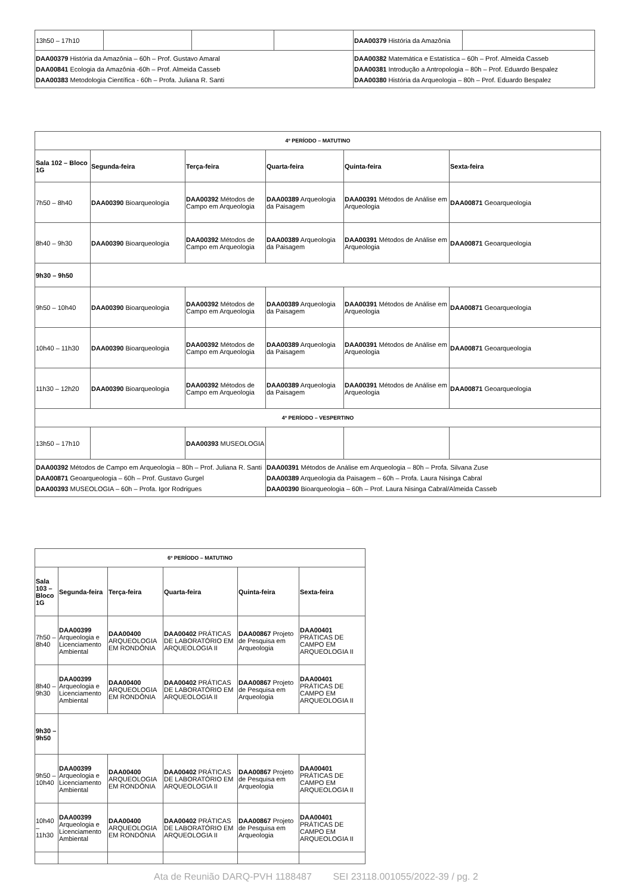| 13h50 – 17h10 | | | | DAA00379 História da Amazônia | |
| DAA00379 História da Amazônia – 60h – Prof. Gustavo Amaral DAA00841 Ecologia da Amazônia -60h – Prof. Almeida Casseb DAA00383 Metodologia Científica - 60h – Profa. Juliana R. Santi | | | | DAA00382 Matemática e Estatística – 60h – Prof. Almeida Casseb DAA00381 Introdução a Antropologia – 80h – Prof. Eduardo Bespalez DAA00380 História da Arqueologia – 80h – Prof. Eduardo Bespalez | |
| 4º PERÍODO – MATUTINO | | | | | |
| --- | --- | --- | --- | --- | --- |
| Sala 102 – Bloco 1G | Segunda-feira | Terça-feira | Quarta-feira | Quinta-feira | Sexta-feira |
| 7h50 – 8h40 | DAA00390 Bioarqueologia | DAA00392 Métodos de Campo em Arqueologia | DAA00389 Arqueologia da Paisagem | DAA00391 Métodos de Análise em Arqueologia | DAA00871 Geoarqueologia |
| 8h40 – 9h30 | DAA00390 Bioarqueologia | DAA00392 Métodos de Campo em Arqueologia | DAA00389 Arqueologia da Paisagem | DAA00391 Métodos de Análise em Arqueologia | DAA00871 Geoarqueologia |
| 9h30 – 9h50 | | | | | |
| 9h50 – 10h40 | DAA00390 Bioarqueologia | DAA00392 Métodos de Campo em Arqueologia | DAA00389 Arqueologia da Paisagem | DAA00391 Métodos de Análise em Arqueologia | DAA00871 Geoarqueologia |
| 10h40 – 11h30 | DAA00390 Bioarqueologia | DAA00392 Métodos de Campo em Arqueologia | DAA00389 Arqueologia da Paisagem | DAA00391 Métodos de Análise em Arqueologia | DAA00871 Geoarqueologia |
| 11h30 – 12h20 | DAA00390 Bioarqueologia | DAA00392 Métodos de Campo em Arqueologia | DAA00389 Arqueologia da Paisagem | DAA00391 Métodos de Análise em Arqueologia | DAA00871 Geoarqueologia |
| 4º PERÍODO – VESPERTINO | | | | | |
| 13h50 – 17h10 | | DAA00393 MUSEOLOGIA | | | |
| DAA00392 Métodos de Campo em Arqueologia – 80h – Prof. Juliana R. Santi DAA00871 Geoarqueologia – 60h – Prof. Gustavo Gurgel DAA00393 MUSEOLOGIA – 60h – Profa. Igor Rodrigues | | | DAA00391 Métodos de Análise em Arqueologia – 80h – Profa. Silvana Zuse DAA00389 Arqueologia da Paisagem – 60h – Profa. Laura Nisinga Cabral DAA00390 Bioarqueologia – 60h – Prof. Laura Nisinga Cabral/Almeida Casseb | | |
| 6º PERÍODO – MATUTINO | | | | | |
| --- | --- | --- | --- | --- | --- |
| Sala 103 – Bloco 1G | Segunda-feira | Terça-feira | Quarta-feira | Quinta-feira | Sexta-feira |
| 7h50 – 8h40 | DAA00399 Arqueologia e Licenciamento Ambiental | DAA00400 ARQUEOLOGIA EM RONDÔNIA | DAA00402 PRÁTICAS DE LABORATÓRIO EM ARQUEOLOGIA II | DAA00867 Projeto de Pesquisa em Arqueologia | DAA00401 PRÁTICAS DE CAMPO EM ARQUEOLOGIA II |
| 8h40 – 9h30 | DAA00399 Arqueologia e Licenciamento Ambiental | DAA00400 ARQUEOLOGIA EM RONDÔNIA | DAA00402 PRÁTICAS DE LABORATÓRIO EM ARQUEOLOGIA II | DAA00867 Projeto de Pesquisa em Arqueologia | DAA00401 PRÁTICAS DE CAMPO EM ARQUEOLOGIA II |
| 9h30 – 9h50 | | | | | |
| 9h50 – 10h40 | DAA00399 Arqueologia e Licenciamento Ambiental | DAA00400 ARQUEOLOGIA EM RONDÔNIA | DAA00402 PRÁTICAS DE LABORATÓRIO EM ARQUEOLOGIA II | DAA00867 Projeto de Pesquisa em Arqueologia | DAA00401 PRÁTICAS DE CAMPO EM ARQUEOLOGIA II |
| 10h40 – 11h30 | DAA00399 Arqueologia e Licenciamento Ambiental | DAA00400 ARQUEOLOGIA EM RONDÔNIA | DAA00402 PRÁTICAS DE LABORATÓRIO EM ARQUEOLOGIA II | DAA00867 Projeto de Pesquisa em Arqueologia | DAA00401 PRÁTICAS DE CAMPO EM ARQUEOLOGIA II |
Ata de Reunião DARQ-PVH 1188487 SEI 23118.001055/2022-39 / pg. 2